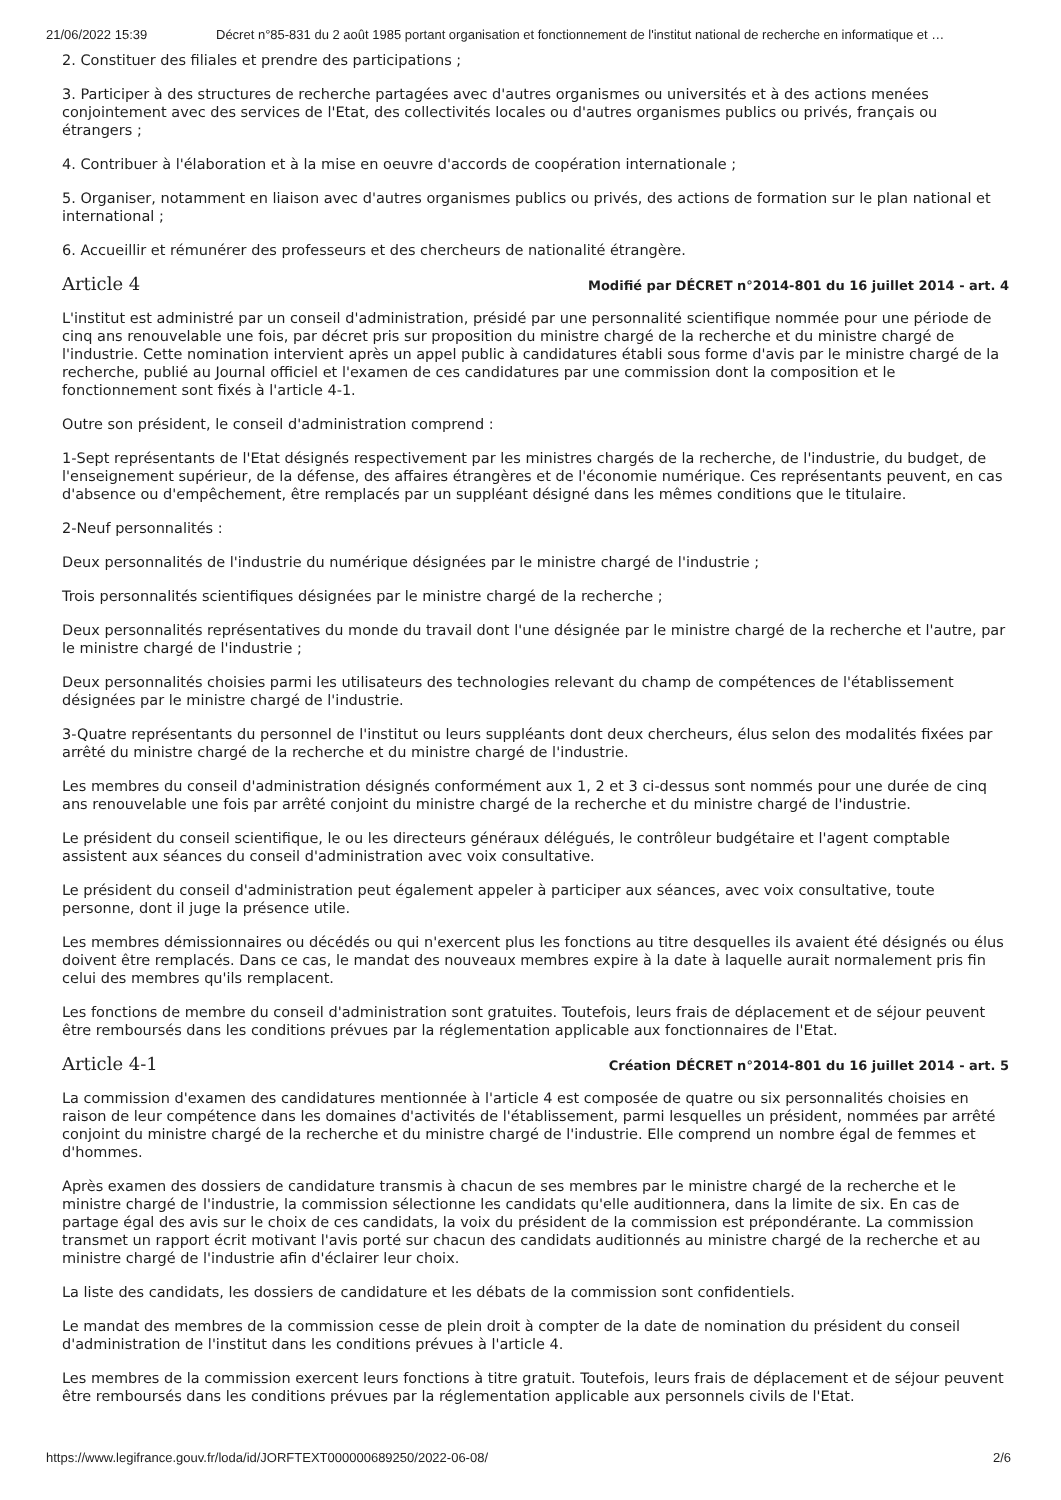21/06/2022 15:39 Décret n°85-831 du 2 août 1985 portant organisation et fonctionnement de l'institut national de recherche en informatique et …
2. Constituer des filiales et prendre des participations ;
3. Participer à des structures de recherche partagées avec d'autres organismes ou universités et à des actions menées conjointement avec des services de l'Etat, des collectivités locales ou d'autres organismes publics ou privés, français ou étrangers ;
4. Contribuer à l'élaboration et à la mise en oeuvre d'accords de coopération internationale ;
5. Organiser, notamment en liaison avec d'autres organismes publics ou privés, des actions de formation sur le plan national et international ;
6. Accueillir et rémunérer des professeurs et des chercheurs de nationalité étrangère.
Article 4
Modifié par DÉCRET n°2014-801 du 16 juillet 2014 - art. 4
L'institut est administré par un conseil d'administration, présidé par une personnalité scientifique nommée pour une période de cinq ans renouvelable une fois, par décret pris sur proposition du ministre chargé de la recherche et du ministre chargé de l'industrie. Cette nomination intervient après un appel public à candidatures établi sous forme d'avis par le ministre chargé de la recherche, publié au Journal officiel et l'examen de ces candidatures par une commission dont la composition et le fonctionnement sont fixés à l'article 4-1.
Outre son président, le conseil d'administration comprend :
1-Sept représentants de l'Etat désignés respectivement par les ministres chargés de la recherche, de l'industrie, du budget, de l'enseignement supérieur, de la défense, des affaires étrangères et de l'économie numérique. Ces représentants peuvent, en cas d'absence ou d'empêchement, être remplacés par un suppléant désigné dans les mêmes conditions que le titulaire.
2-Neuf personnalités :
Deux personnalités de l'industrie du numérique désignées par le ministre chargé de l'industrie ;
Trois personnalités scientifiques désignées par le ministre chargé de la recherche ;
Deux personnalités représentatives du monde du travail dont l'une désignée par le ministre chargé de la recherche et l'autre, par le ministre chargé de l'industrie ;
Deux personnalités choisies parmi les utilisateurs des technologies relevant du champ de compétences de l'établissement désignées par le ministre chargé de l'industrie.
3-Quatre représentants du personnel de l'institut ou leurs suppléants dont deux chercheurs, élus selon des modalités fixées par arrêté du ministre chargé de la recherche et du ministre chargé de l'industrie.
Les membres du conseil d'administration désignés conformément aux 1, 2 et 3 ci-dessus sont nommés pour une durée de cinq ans renouvelable une fois par arrêté conjoint du ministre chargé de la recherche et du ministre chargé de l'industrie.
Le président du conseil scientifique, le ou les directeurs généraux délégués, le contrôleur budgétaire et l'agent comptable assistent aux séances du conseil d'administration avec voix consultative.
Le président du conseil d'administration peut également appeler à participer aux séances, avec voix consultative, toute personne, dont il juge la présence utile.
Les membres démissionnaires ou décédés ou qui n'exercent plus les fonctions au titre desquelles ils avaient été désignés ou élus doivent être remplacés. Dans ce cas, le mandat des nouveaux membres expire à la date à laquelle aurait normalement pris fin celui des membres qu'ils remplacent.
Les fonctions de membre du conseil d'administration sont gratuites. Toutefois, leurs frais de déplacement et de séjour peuvent être remboursés dans les conditions prévues par la réglementation applicable aux fonctionnaires de l'Etat.
Article 4-1
Création DÉCRET n°2014-801 du 16 juillet 2014 - art. 5
La commission d'examen des candidatures mentionnée à l'article 4 est composée de quatre ou six personnalités choisies en raison de leur compétence dans les domaines d'activités de l'établissement, parmi lesquelles un président, nommées par arrêté conjoint du ministre chargé de la recherche et du ministre chargé de l'industrie. Elle comprend un nombre égal de femmes et d'hommes.
Après examen des dossiers de candidature transmis à chacun de ses membres par le ministre chargé de la recherche et le ministre chargé de l'industrie, la commission sélectionne les candidats qu'elle auditionnera, dans la limite de six. En cas de partage égal des avis sur le choix de ces candidats, la voix du président de la commission est prépondérante. La commission transmet un rapport écrit motivant l'avis porté sur chacun des candidats auditionnés au ministre chargé de la recherche et au ministre chargé de l'industrie afin d'éclairer leur choix.
La liste des candidats, les dossiers de candidature et les débats de la commission sont confidentiels.
Le mandat des membres de la commission cesse de plein droit à compter de la date de nomination du président du conseil d'administration de l'institut dans les conditions prévues à l'article 4.
Les membres de la commission exercent leurs fonctions à titre gratuit. Toutefois, leurs frais de déplacement et de séjour peuvent être remboursés dans les conditions prévues par la réglementation applicable aux personnels civils de l'Etat.
https://www.legifrance.gouv.fr/loda/id/JORFTEXT000000689250/2022-06-08/ 2/6